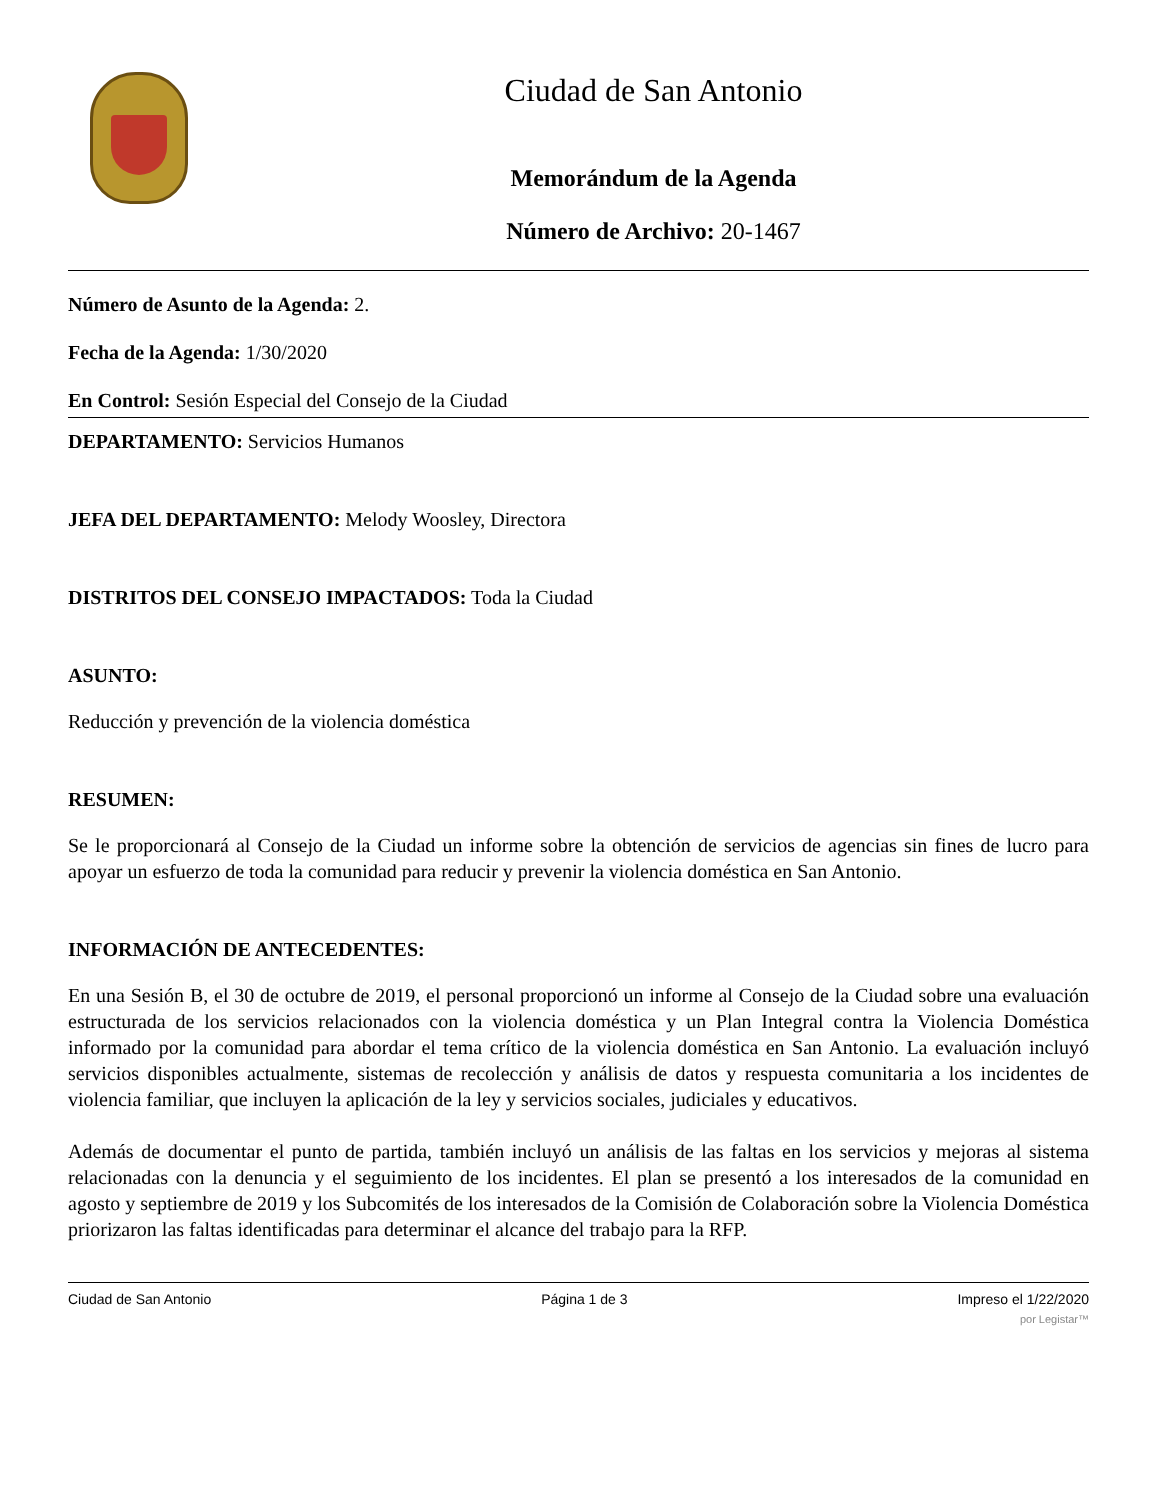Ciudad de San Antonio
Memorándum de la Agenda
Número de Archivo: 20-1467
Número de Asunto de la Agenda: 2.
Fecha de la Agenda: 1/30/2020
En Control: Sesión Especial del Consejo de la Ciudad
DEPARTAMENTO: Servicios Humanos
JEFA DEL DEPARTAMENTO: Melody Woosley, Directora
DISTRITOS DEL CONSEJO IMPACTADOS: Toda la Ciudad
ASUNTO:
Reducción y prevención de la violencia doméstica
RESUMEN:
Se le proporcionará al Consejo de la Ciudad un informe sobre la obtención de servicios de agencias sin fines de lucro para apoyar un esfuerzo de toda la comunidad para reducir y prevenir la violencia doméstica en San Antonio.
INFORMACIÓN DE ANTECEDENTES:
En una Sesión B, el 30 de octubre de 2019, el personal proporcionó un informe al Consejo de la Ciudad sobre una evaluación estructurada de los servicios relacionados con la violencia doméstica y un Plan Integral contra la Violencia Doméstica informado por la comunidad para abordar el tema crítico de la violencia doméstica en San Antonio. La evaluación incluyó servicios disponibles actualmente, sistemas de recolección y análisis de datos y respuesta comunitaria a los incidentes de violencia familiar, que incluyen la aplicación de la ley y servicios sociales, judiciales y educativos.
Además de documentar el punto de partida, también incluyó un análisis de las faltas en los servicios y mejoras al sistema relacionadas con la denuncia y el seguimiento de los incidentes. El plan se presentó a los interesados de la comunidad en agosto y septiembre de 2019 y los Subcomités de los interesados de la Comisión de Colaboración sobre la Violencia Doméstica priorizaron las faltas identificadas para determinar el alcance del trabajo para la RFP.
Ciudad de San Antonio Página 1 de 3 Impreso el 1/22/2020
por Legistar™